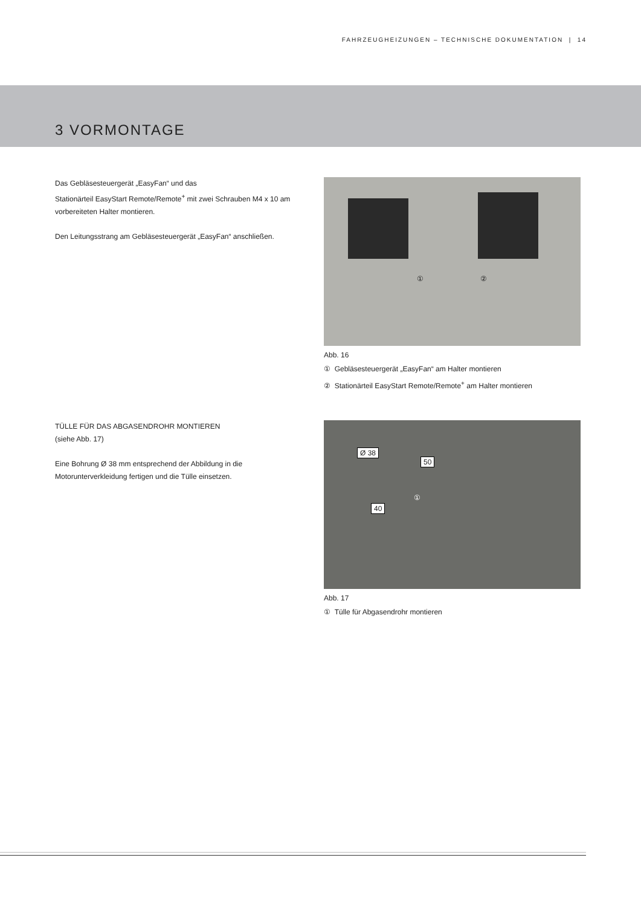FAHRZEUGHEIZUNGEN – TECHNISCHE DOKUMENTATION | 14
3 VORMONTAGE
Das Gebläsesteuergerät „EasyFan“ und das
Stationärteil EasyStart Remote/Remote<sup>+</sup> mit zwei Schrauben M4 x 10 am vorbereiteten Halter montieren.
Den Leitungsstrang am Gebläsesteuergerät „EasyFan“ anschließen.
① ②
Abb. 16
① Gebläsesteuergerät „EasyFan“ am Halter montieren
② Stationärteil EasyStart Remote/Remote<sup>+</sup> am Halter montieren
TÜLLE FÜR DAS ABGASENDROHR MONTIEREN
(siehe Abb. 17)
Eine Bohrung Ø 38 mm entsprechend der Abbildung in die Motorunterverkleidung fertigen und die Tülle einsetzen.
Ø 38
50
40
①
Abb. 17
① Tülle für Abgasendrohr montieren